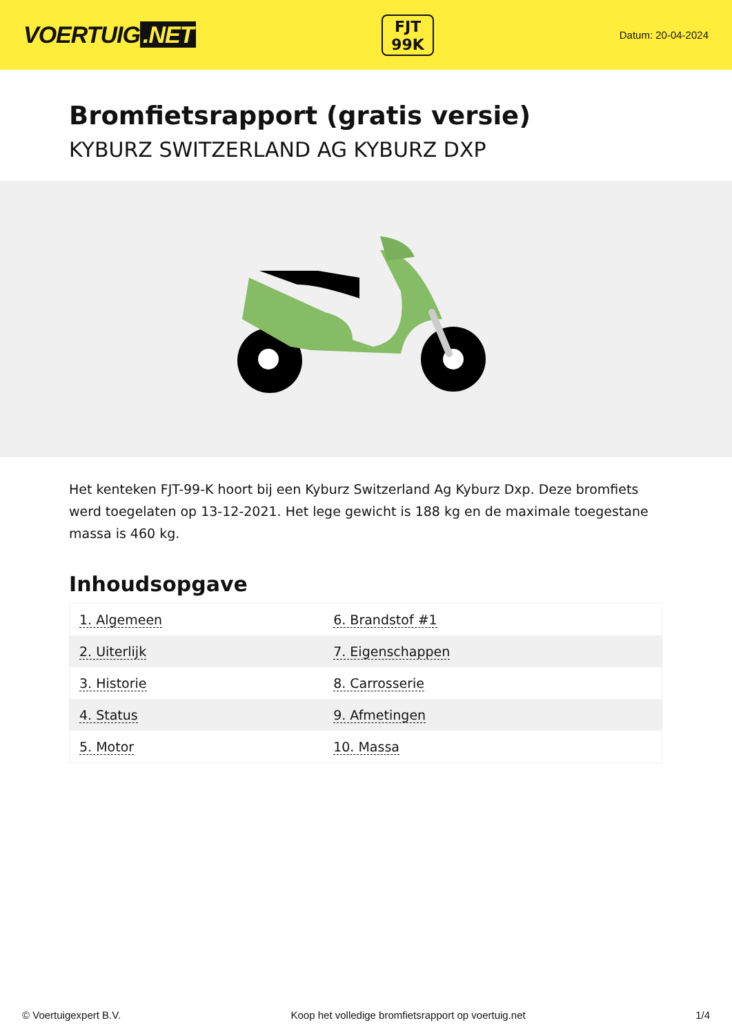VOERTUIG.NET
FJT
99K
Datum: 20-04-2024
Bromfietsrapport (gratis versie)
KYBURZ SWITZERLAND AG KYBURZ DXP
Het kenteken FJT-99-K hoort bij een Kyburz Switzerland Ag Kyburz Dxp. Deze bromfiets werd toegelaten op 13-12-2021. Het lege gewicht is 188 kg en de maximale toegestane massa is 460 kg.
Inhoudsopgave
| 1. Algemeen | 6. Brandstof #1 |
| 2. Uiterlijk | 7. Eigenschappen |
| 3. Historie | 8. Carrosserie |
| 4. Status | 9. Afmetingen |
| 5. Motor | 10. Massa |
© Voertuigexpert B.V. Koop het volledige bromfietsrapport op voertuig.net 1/4